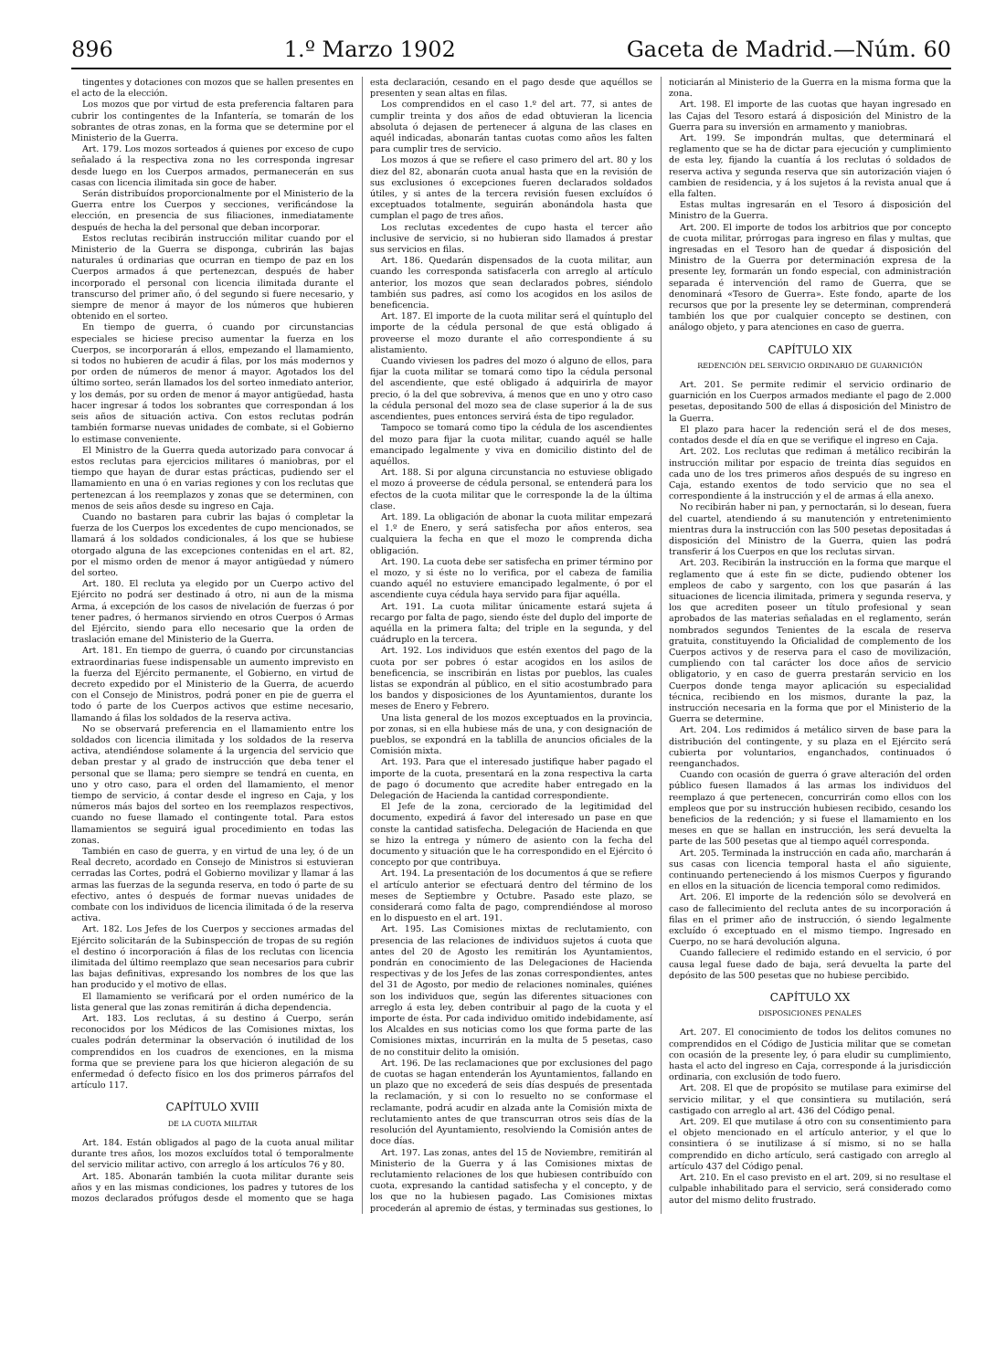896 1.º Marzo 1902 Gaceta de Madrid.—Núm. 60
tingentes y dotaciones con mozos que se hallen presentes en el acto de la elección.
Los mozos que por virtud de esta preferencia faltaren para cubrir los contingentes de la Infantería, se tomarán de los sobrantes de otras zonas, en la forma que se determine por el Ministerio de la Guerra.
Art. 179. Los mozos sorteados á quienes por exceso de cupo señalado á la respectiva zona no les corresponda ingresar desde luego en los Cuerpos armados, permanecerán en sus casas con licencia ilimitada sin goce de haber.
Serán distribuídos proporcionalmente por el Ministerio de la Guerra entre los Cuerpos y secciones, verificándose la elección, en presencia de sus filiaciones, inmediatamente después de hecha la del personal que deban incorporar.
Estos reclutas recibirán instrucción militar cuando por el Ministerio de la Guerra se disponga, cubrirán las bajas naturales ú ordinarias que ocurran en tiempo de paz en los Cuerpos armados á que pertenezcan, después de haber incorporado el personal con licencia ilimitada durante el transcurso del primer año, ó del segundo si fuere necesario, y siempre de menor á mayor de los números que hubieren obtenido en el sorteo.
En tiempo de guerra, ó cuando por circunstancias especiales se hiciese preciso aumentar la fuerza en los Cuerpos, se incorporarán á ellos, empezando el llamamiento, si todos no hubieren de acudir á filas, por los más modernos y por orden de números de menor á mayor. Agotados los del último sorteo, serán llamados los del sorteo inmediato anterior, y los demás, por su orden de menor á mayor antigüedad, hasta hacer ingresar á todos los sobrantes que correspondan á los seis años de situación activa. Con estos reclutas podrán también formarse nuevas unidades de combate, si el Gobierno lo estimase conveniente.
El Ministro de la Guerra queda autorizado para convocar á estos reclutas para ejercicios militares ó maniobras, por el tiempo que hayan de durar estas prácticas, pudiendo ser el llamamiento en una ó en varias regiones y con los reclutas que pertenezcan á los reemplazos y zonas que se determinen, con menos de seis años desde su ingreso en Caja.
Cuando no bastaren para cubrir las bajas ó completar la fuerza de los Cuerpos los excedentes de cupo mencionados, se llamará á los soldados condicionales, á los que se hubiese otorgado alguna de las excepciones contenidas en el art. 82, por el mismo orden de menor á mayor antigüedad y número del sorteo.
Art. 180. El recluta ya elegido por un Cuerpo activo del Ejército no podrá ser destinado á otro, ni aun de la misma Arma, á excepción de los casos de nivelación de fuerzas ó por tener padres, ó hermanos sirviendo en otros Cuerpos ó Armas del Ejército, siendo para ello necesario que la orden de traslación emane del Ministerio de la Guerra.
Art. 181. En tiempo de guerra, ó cuando por circunstancias extraordinarias fuese indispensable un aumento imprevisto en la fuerza del Ejército permanente, el Gobierno, en virtud de decreto expedido por el Ministerio de la Guerra, de acuerdo con el Consejo de Ministros, podrá poner en pie de guerra el todo ó parte de los Cuerpos activos que estime necesario, llamando á filas los soldados de la reserva activa.
No se observará preferencia en el llamamiento entre los soldados con licencia ilimitada y los soldados de la reserva activa, atendiéndose solamente á la urgencia del servicio que deban prestar y al grado de instrucción que deba tener el personal que se llama; pero siempre se tendrá en cuenta, en uno y otro caso, para el orden del llamamiento, el menor tiempo de servicio, á contar desde el ingreso en Caja, y los números más bajos del sorteo en los reemplazos respectivos, cuando no fuese llamado el contingente total. Para estos llamamientos se seguirá igual procedimiento en todas las zonas.
También en caso de guerra, y en virtud de una ley, ó de un Real decreto, acordado en Consejo de Ministros si estuvieran cerradas las Cortes, podrá el Gobierno movilizar y llamar á las armas las fuerzas de la segunda reserva, en todo ó parte de su efectivo, antes ó después de formar nuevas unidades de combate con los individuos de licencia ilimitada ó de la reserva activa.
Art. 182. Los Jefes de los Cuerpos y secciones armadas del Ejército solicitarán de la Subinspección de tropas de su región el destino ó incorporación á filas de los reclutas con licencia ilimitada del último reemplazo que sean necesarios para cubrir las bajas definitivas, expresando los nombres de los que las han producido y el motivo de ellas.
El llamamiento se verificará por el orden numérico de la lista general que las zonas remitirán á dicha dependencia.
Art. 183. Los reclutas, á su destino á Cuerpo, serán reconocidos por los Médicos de las Comisiones mixtas, los cuales podrán determinar la observación ó inutilidad de los comprendidos en los cuadros de exenciones, en la misma forma que se previene para los que hicieron alegación de su enfermedad ó defecto físico en los dos primeros párrafos del artículo 117.
CAPÍTULO XVIII
DE LA CUOTA MILITAR
Art. 184. Están obligados al pago de la cuota anual militar durante tres años, los mozos excluídos total ó temporalmente del servicio militar activo, con arreglo á los artículos 76 y 80.
Art. 185. Abonarán también la cuota militar durante seis años y en las mismas condiciones, los padres y tutores de los mozos declarados prófugos desde el momento que se haga esta declaración, cesando en el pago desde que aquéllos se presenten y sean altas en filas.
Los comprendidos en el caso 1.º del art. 77, si antes de cumplir treinta y dos años de edad obtuvieran la licencia absoluta ó dejasen de pertenecer á alguna de las clases en aquél indicadas, abonarán tantas cuotas como años les falten para cumplir tres de servicio.
Los mozos á que se refiere el caso primero del art. 80 y los diez del 82, abonarán cuota anual hasta que en la revisión de sus exclusiones ó excepciones fueren declarados soldados útiles, y si antes de la tercera revisión fuesen excluídos ó exceptuados totalmente, seguirán abonándola hasta que cumplan el pago de tres años.
Los reclutas excedentes de cupo hasta el tercer año inclusive de servicio, si no hubieran sido llamados á prestar sus servicios en filas.
Art. 186. Quedarán dispensados de la cuota militar, aun cuando les corresponda satisfacerla con arreglo al artículo anterior, los mozos que sean declarados pobres, siéndolo también sus padres, así como los acogidos en los asilos de beneficencia.
Art. 187. El importe de la cuota militar será el quíntuplo del importe de la cédula personal de que está obligado á proveerse el mozo durante el año correspondiente á su alistamiento.
Cuando viviesen los padres del mozo ó alguno de ellos, para fijar la cuota militar se tomará como tipo la cédula personal del ascendiente, que esté obligado á adquirirla de mayor precio, ó la del que sobreviva, á menos que en uno y otro caso la cédula personal del mozo sea de clase superior á la de sus ascendientes, pues entonces servirá ésta de tipo regulador.
Tampoco se tomará como tipo la cédula de los ascendientes del mozo para fijar la cuota militar, cuando aquél se halle emancipado legalmente y viva en domicilio distinto del de aquéllos.
Art. 188. Si por alguna circunstancia no estuviese obligado el mozo á proveerse de cédula personal, se entenderá para los efectos de la cuota militar que le corresponde la de la última clase.
Art. 189. La obligación de abonar la cuota militar empezará el 1.º de Enero, y será satisfecha por años enteros, sea cualquiera la fecha en que el mozo le comprenda dicha obligación.
Art. 190. La cuota debe ser satisfecha en primer término por el mozo, y si éste no lo verifica, por el cabeza de familia cuando aquél no estuviere emancipado legalmente, ó por el ascendiente cuya cédula haya servido para fijar aquélla.
Art. 191. La cuota militar únicamente estará sujeta á recargo por falta de pago, siendo éste del duplo del importe de aquélla en la primera falta; del triple en la segunda, y del cuádruplo en la tercera.
Art. 192. Los individuos que estén exentos del pago de la cuota por ser pobres ó estar acogidos en los asilos de beneficencia, se inscribirán en listas por pueblos, las cuales listas se expondrán al público, en el sitio acostumbrado para los bandos y disposiciones de los Ayuntamientos, durante los meses de Enero y Febrero.
Una lista general de los mozos exceptuados en la provincia, por zonas, si en ella hubiese más de una, y con designación de pueblos, se expondrá en la tablilla de anuncios oficiales de la Comisión mixta.
Art. 193. Para que el interesado justifique haber pagado el importe de la cuota, presentará en la zona respectiva la carta de pago ó documento que acredite haber entregado en la Delegación de Hacienda la cantidad correspondiente.
El Jefe de la zona, cerciorado de la legitimidad del documento, expedirá á favor del interesado un pase en que conste la cantidad satisfecha. Delegación de Hacienda en que se hizo la entrega y número de asiento con la fecha del documento y situación que le ha correspondido en el Ejército ó concepto por que contribuya.
Art. 194. La presentación de los documentos á que se refiere el artículo anterior se efectuará dentro del término de los meses de Septiembre y Octubre. Pasado este plazo, se considerará como falta de pago, comprendiéndose al moroso en lo dispuesto en el art. 191.
Art. 195. Las Comisiones mixtas de reclutamiento, con presencia de las relaciones de individuos sujetos á cuota que antes del 20 de Agosto les remitirán los Ayuntamientos, pondrán en conocimiento de las Delegaciones de Hacienda respectivas y de los Jefes de las zonas correspondientes, antes del 31 de Agosto, por medio de relaciones nominales, quiénes son los individuos que, según las diferentes situaciones con arreglo á esta ley, deben contribuir al pago de la cuota y el importe de ésta. Por cada individuo omitido indebidamente, así los Alcaldes en sus noticias como los que forma parte de las Comisiones mixtas, incurrirán en la multa de 5 pesetas, caso de no constituir delito la omisión.
Art. 196. De las reclamaciones que por exclusiones del pago de cuotas se hagan entenderán los Ayuntamientos, fallando en un plazo que no excederá de seis días después de presentada la reclamación, y si con lo resuelto no se conformase el reclamante, podrá acudir en alzada ante la Comisión mixta de reclutamiento antes de que transcurran otros seis días de la resolución del Ayuntamiento, resolviendo la Comisión antes de doce días.
Art. 197. Las zonas, antes del 15 de Noviembre, remitirán al Ministerio de la Guerra y á las Comisiones mixtas de reclutamiento relaciones de los que hubiesen contribuído con cuota, expresando la cantidad satisfecha y el concepto, y de los que no la hubiesen pagado. Las Comisiones mixtas procederán al apremio de éstas, y terminadas sus gestiones, lo noticiarán al Ministerio de la Guerra en la misma forma que la zona.
Art. 198. El importe de las cuotas que hayan ingresado en las Cajas del Tesoro estará á disposición del Ministro de la Guerra para su inversión en armamento y maniobras.
Art. 199. Se impondrán multas, que determinará el reglamento que se ha de dictar para ejecución y cumplimiento de esta ley, fijando la cuantía á los reclutas ó soldados de reserva activa y segunda reserva que sin autorización viajen ó cambien de residencia, y á los sujetos á la revista anual que á ella falten.
Estas multas ingresarán en el Tesoro á disposición del Ministro de la Guerra.
Art. 200. El importe de todos los arbitrios que por concepto de cuota militar, prórrogas para ingreso en filas y multas, que ingresadas en el Tesoro han de quedar á disposición del Ministro de la Guerra por determinación expresa de la presente ley, formarán un fondo especial, con administración separada é intervención del ramo de Guerra, que se denominará «Tesoro de Guerra». Este fondo, aparte de los recursos que por la presente ley se determinan, comprenderá también los que por cualquier concepto se destinen, con análogo objeto, y para atenciones en caso de guerra.
CAPÍTULO XIX
REDENCIÓN DEL SERVICIO ORDINARIO DE GUARNICIÓN
Art. 201. Se permite redimir el servicio ordinario de guarnición en los Cuerpos armados mediante el pago de 2.000 pesetas, depositando 500 de ellas á disposición del Ministro de la Guerra.
El plazo para hacer la redención será el de dos meses, contados desde el día en que se verifique el ingreso en Caja.
Art. 202. Los reclutas que rediman á metálico recibirán la instrucción militar por espacio de treinta días seguidos en cada uno de los tres primeros años después de su ingreso en Caja, estando exentos de todo servicio que no sea el correspondiente á la instrucción y el de armas á ella anexo.
No recibirán haber ni pan, y pernoctarán, si lo desean, fuera del cuartel, atendiendo á su manutención y entretenimiento mientras dura la instrucción con las 500 pesetas depositadas á disposición del Ministro de la Guerra, quien las podrá transferir á los Cuerpos en que los reclutas sirvan.
Art. 203. Recibirán la instrucción en la forma que marque el reglamento que á este fin se dicte, pudiendo obtener los empleos de cabo y sargento, con los que pasarán á las situaciones de licencia ilimitada, primera y segunda reserva, y los que acrediten poseer un título profesional y sean aprobados de las materias señaladas en el reglamento, serán nombrados segundos Tenientes de la escala de reserva gratuita, constituyendo la Oficialidad de complemento de los Cuerpos activos y de reserva para el caso de movilización, cumpliendo con tal carácter los doce años de servicio obligatorio, y en caso de guerra prestarán servicio en los Cuerpos donde tenga mayor aplicación su especialidad técnica, recibiendo en los mismos, durante la paz, la instrucción necesaria en la forma que por el Ministerio de la Guerra se determine.
Art. 204. Los redimidos á metálico sirven de base para la distribución del contingente, y su plaza en el Ejército será cubierta por voluntarios, enganchados, continuados ó reenganchados.
Cuando con ocasión de guerra ó grave alteración del orden público fuesen llamados á las armas los individuos del reemplazo á que pertenecen, concurrirán como ellos con los empleos que por su instrucción hubiesen recibido, cesando los beneficios de la redención; y si fuese el llamamiento en los meses en que se hallan en instrucción, les será devuelta la parte de las 500 pesetas que al tiempo aquél corresponda.
Art. 205. Terminada la instrucción en cada año, marcharán á sus casas con licencia temporal hasta el año siguiente, continuando perteneciendo á los mismos Cuerpos y figurando en ellos en la situación de licencia temporal como redimidos.
Art. 206. El importe de la redención sólo se devolverá en caso de fallecimiento del recluta antes de su incorporación á filas en el primer año de instrucción, ó siendo legalmente excluído ó exceptuado en el mismo tiempo. Ingresado en Cuerpo, no se hará devolución alguna.
Cuando falleciere el redimido estando en el servicio, ó por causa legal fuese dado de baja, será devuelta la parte del depósito de las 500 pesetas que no hubiese percibido.
CAPÍTULO XX
DISPOSICIONES PENALES
Art. 207. El conocimiento de todos los delitos comunes no comprendidos en el Código de Justicia militar que se cometan con ocasión de la presente ley, ó para eludir su cumplimiento, hasta el acto del ingreso en Caja, corresponde á la jurisdicción ordinaria, con exclusión de todo fuero.
Art. 208. El que de propósito se mutilase para eximirse del servicio militar, y el que consintiera su mutilación, será castigado con arreglo al art. 436 del Código penal.
Art. 209. El que mutilase á otro con su consentimiento para el objeto mencionado en el artículo anterior, y el que lo consintiera ó se inutilizase á sí mismo, si no se halla comprendido en dicho artículo, será castigado con arreglo al artículo 437 del Código penal.
Art. 210. En el caso previsto en el art. 209, si no resultase el culpable inhabilitado para el servicio, será considerado como autor del mismo delito frustrado.